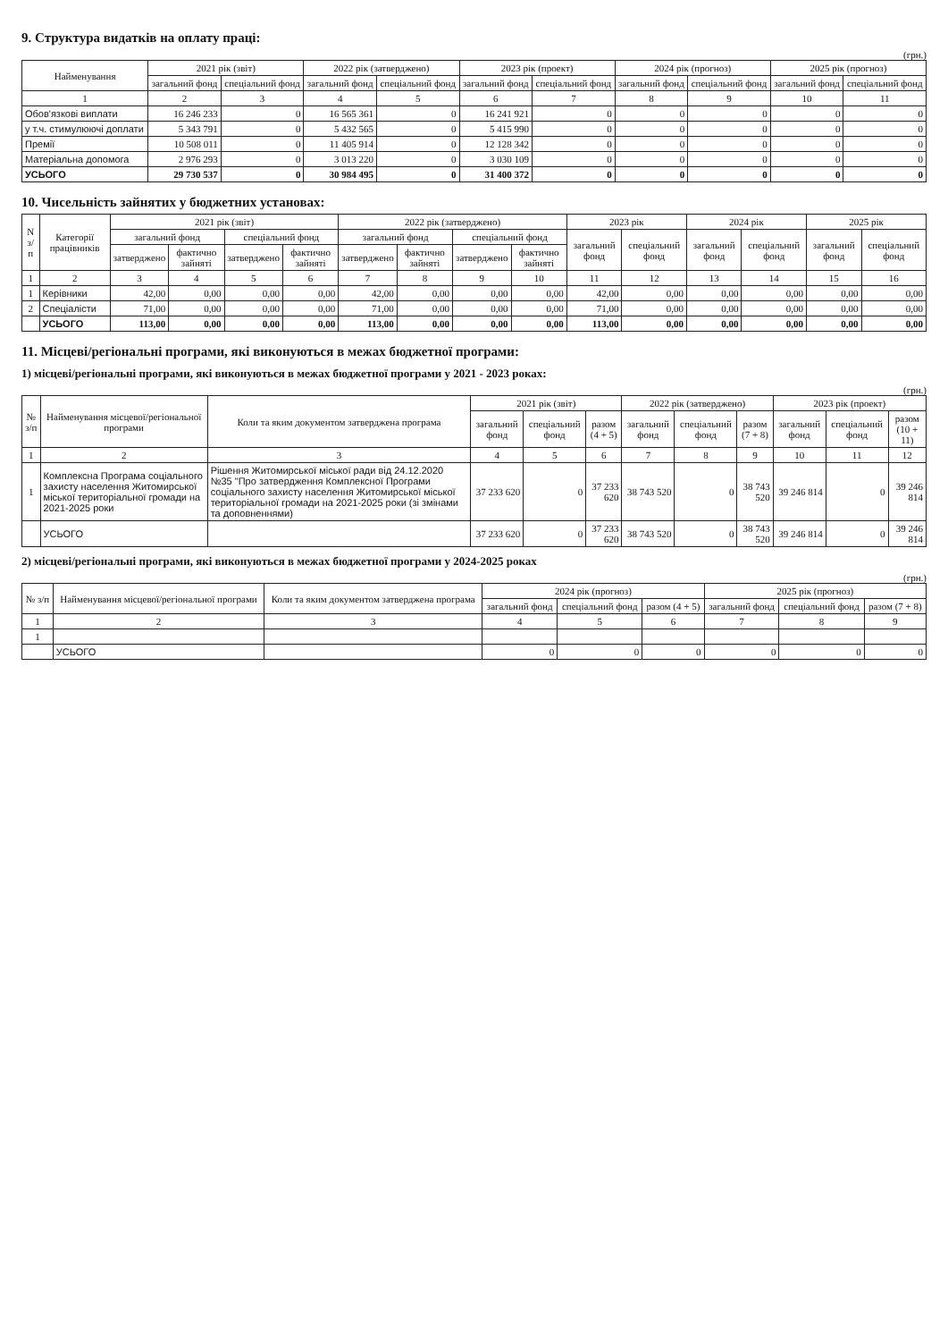9. Структура видатків на оплату праці:
(грн.)
| Найменування | 2021 рік (звіт) | | 2022 рік (затверджено) | | 2023 рік (проект) | | 2024 рік (прогноз) | | 2025 рік (прогноз) | |
| --- | --- | --- | --- | --- | --- | --- | --- | --- | --- | --- |
| | загальний фонд | спеціальний фонд | загальний фонд | спеціальний фонд | загальний фонд | спеціальний фонд | загальний фонд | спеціальний фонд | загальний фонд | спеціальний фонд |
| 1 | 2 | 3 | 4 | 5 | 6 | 7 | 8 | 9 | 10 | 11 |
| Обов'язкові виплати | 16 246 233 | 0 | 16 565 361 | 0 | 16 241 921 | 0 | 0 | 0 | 0 | 0 |
| у т.ч. стимулюючі доплати | 5 343 791 | 0 | 5 432 565 | 0 | 5 415 990 | 0 | 0 | 0 | 0 | 0 |
| Премії | 10 508 011 | 0 | 11 405 914 | 0 | 12 128 342 | 0 | 0 | 0 | 0 | 0 |
| Матеріальна допомога | 2 976 293 | 0 | 3 013 220 | 0 | 3 030 109 | 0 | 0 | 0 | 0 | 0 |
| УСЬОГО | 29 730 537 | 0 | 30 984 495 | 0 | 31 400 372 | 0 | 0 | 0 | 0 | 0 |
10. Чисельність зайнятих у бюджетних установах:
| N з/п | Категорії працівників | 2021 рік (звіт) | | | | 2022 рік (затверджено) | | | | 2023 рік | | 2024 рік | | 2025 рік | |
| --- | --- | --- | --- | --- | --- | --- | --- | --- | --- | --- | --- | --- | --- | --- | --- |
| | | загальний фонд | | спеціальний фонд | | загальний фонд | | спеціальний фонд | | загальний фонд | спеціальний фонд | загальний фонд | спеціальний фонд | загальний фонд | спеціальний фонд |
| | | затверджено | фактично зайняті | затверджено | фактично зайняті | затверджено | фактично зайняті | затверджено | фактично зайняті | | | | | | |
| 1 | 2 | 3 | 4 | 5 | 6 | 7 | 8 | 9 | 10 | 11 | 12 | 13 | 14 | 15 | 16 |
| 1 | Керівники | 42,00 | 0,00 | 0,00 | 0,00 | 42,00 | 0,00 | 0,00 | 0,00 | 42,00 | 0,00 | 0,00 | 0,00 | 0,00 | 0,00 |
| 2 | Спеціалісти | 71,00 | 0,00 | 0,00 | 0,00 | 71,00 | 0,00 | 0,00 | 0,00 | 71,00 | 0,00 | 0,00 | 0,00 | 0,00 | 0,00 |
| | УСЬОГО | 113,00 | 0,00 | 0,00 | 0,00 | 113,00 | 0,00 | 0,00 | 0,00 | 113,00 | 0,00 | 0,00 | 0,00 | 0,00 | 0,00 |
11. Місцеві/регіональні програми, які виконуються в межах бюджетної програми:
1) місцеві/регіональні програми, які виконуються в межах бюджетної програми у 2021 - 2023 роках:
(грн.)
| № з/п | Найменування місцевої/регіональної програми | Коли та яким документом затверджена програма | 2021 рік (звіт) | | | 2022 рік (затверджено) | | | 2023 рік (проект) | | |
| --- | --- | --- | --- | --- | --- | --- | --- | --- | --- | --- | --- |
| | | | загальний фонд | спеціальний фонд | разом (4 + 5) | загальний фонд | спеціальний фонд | разом (7 + 8) | загальний фонд | спеціальний фонд | разом (10 + 11) |
| 1 | 2 | 3 | 4 | 5 | 6 | 7 | 8 | 9 | 10 | 11 | 12 |
| 1 | Комплексна Програма соціального захисту населення Житомирської міської територіальної громади на 2021-2025 роки | Рішення Житомирської міської ради від 24.12.2020 №35 "Про затвердження Комплексної Програми соціального захисту населення Житомирської міської територіальної громади на 2021-2025 роки (зі змінами та доповненнями) | 37 233 620 | 0 | 37 233 620 | 38 743 520 | 0 | 38 743 520 | 39 246 814 | 0 | 39 246 814 |
| | УСЬОГО | | 37 233 620 | 0 | 37 233 620 | 38 743 520 | 0 | 38 743 520 | 39 246 814 | 0 | 39 246 814 |
2) місцеві/регіональні програми, які виконуються в межах бюджетної програми у 2024-2025 роках
(грн.)
| № з/п | Найменування місцевої/регіональної програми | Коли та яким документом затверджена програма | 2024 рік (прогноз) | | | 2025 рік (прогноз) | | |
| --- | --- | --- | --- | --- | --- | --- | --- | --- |
| | | | загальний фонд | спеціальний фонд | разом (4 + 5) | загальний фонд | спеціальний фонд | разом (7 + 8) |
| 1 | 2 | 3 | 4 | 5 | 6 | 7 | 8 | 9 |
| 1 | | | | | | | | |
| | УСЬОГО | | 0 | 0 | 0 | 0 | 0 | 0 |